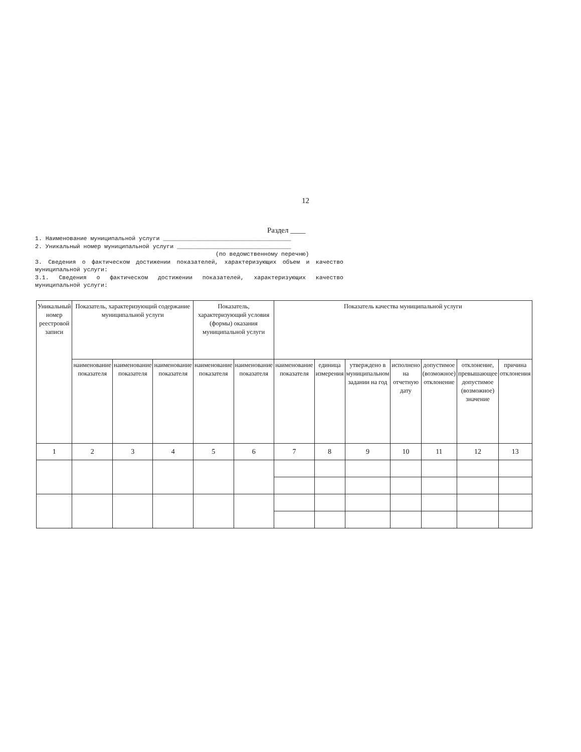12
Раздел ____
1. Наименование муниципальной услуги _____________________________________
2. Уникальный номер муниципальной услуги _________________________________
(по ведомственному перечню)
3. Сведения о фактическом достижении показателей, характеризующих объем и качество муниципальной услуги:
3.1. Сведения о фактическом достижении показателей, характеризующих качество муниципальной услуги:
| Уникальный номер реестровой записи | Показатель, характеризующий содержание муниципальной услуги | | | Показатель, характеризующий условия (формы) оказания муниципальной услуги | | Показатель качества муниципальной услуги | | | | | | |
| --- | --- | --- | --- | --- | --- | --- | --- | --- | --- | --- | --- | --- |
| | наименование показателя | наименование показателя | наименование показателя | наименование показателя | наименование показателя | наименование показателя | единица измерения | утверждено в муниципальном задании на год | исполнено на отчетную дату | допустимое (возможное) отклонение | отклонение, превышающее допустимое (возможное) значение | причина отклонения |
| 1 | 2 | 3 | 4 | 5 | 6 | 7 | 8 | 9 | 10 | 11 | 12 | 13 |